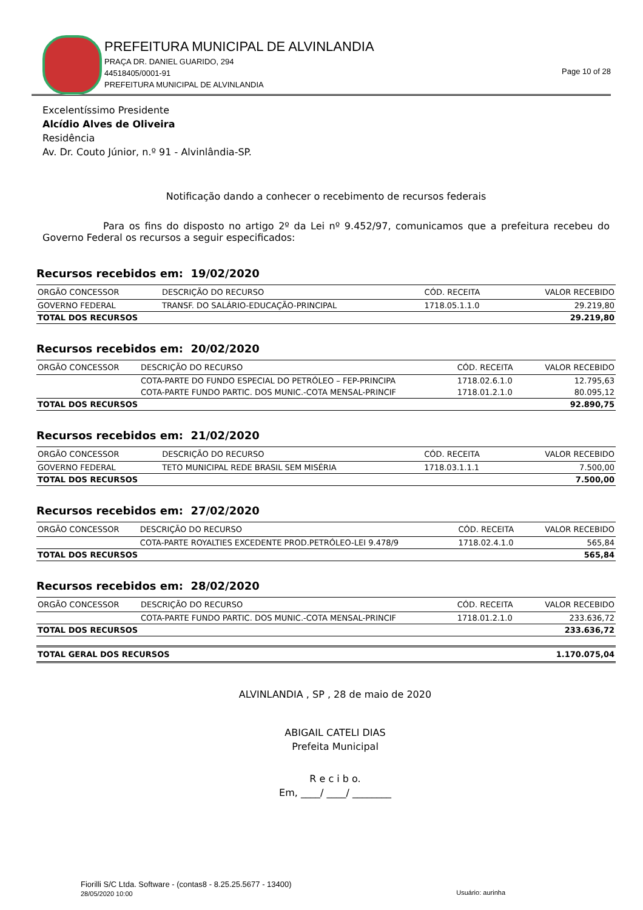PREFEITURA MUNICIPAL DE ALVINLANDIA
PRAÇA DR. DANIEL GUARIDO, 294
44518405/0001-91
PREFEITURA MUNICIPAL DE ALVINLANDIA
Page 10 of 28
Excelentíssimo Presidente
Alcídio Alves de Oliveira
Residência
Av. Dr. Couto Júnior, n.º 91 - Alvinlândia-SP.
Notificação dando a conhecer o recebimento de recursos federais
Para os fins do disposto no artigo 2º da Lei nº 9.452/97, comunicamos que a prefeitura recebeu do Governo Federal os recursos a seguir especificados:
Recursos recebidos em: 19/02/2020
| ORGÃO CONCESSOR | DESCRIÇÃO DO RECURSO | CÓD. RECEITA | VALOR RECEBIDO |
| --- | --- | --- | --- |
| GOVERNO FEDERAL | TRANSF. DO SALÁRIO-EDUCAÇÃO-PRINCIPAL | 1718.05.1.1.0 | 29.219,80 |
| TOTAL DOS RECURSOS | | | 29.219,80 |
Recursos recebidos em: 20/02/2020
| ORGÃO CONCESSOR | DESCRIÇÃO DO RECURSO | CÓD. RECEITA | VALOR RECEBIDO |
| --- | --- | --- | --- |
| | COTA-PARTE DO FUNDO ESPECIAL DO PETRÓLEO – FEP-PRINCIPA | 1718.02.6.1.0 | 12.795,63 |
| | COTA-PARTE FUNDO PARTIC. DOS MUNIC.-COTA MENSAL-PRINCIF | 1718.01.2.1.0 | 80.095,12 |
| TOTAL DOS RECURSOS | | | 92.890,75 |
Recursos recebidos em: 21/02/2020
| ORGÃO CONCESSOR | DESCRIÇÃO DO RECURSO | CÓD. RECEITA | VALOR RECEBIDO |
| --- | --- | --- | --- |
| GOVERNO FEDERAL | TETO MUNICIPAL REDE BRASIL SEM MISÉRIA | 1718.03.1.1.1 | 7.500,00 |
| TOTAL DOS RECURSOS | | | 7.500,00 |
Recursos recebidos em: 27/02/2020
| ORGÃO CONCESSOR | DESCRIÇÃO DO RECURSO | CÓD. RECEITA | VALOR RECEBIDO |
| --- | --- | --- | --- |
| | COTA-PARTE ROYALTIES EXCEDENTE PROD.PETRÓLEO-LEI 9.478/9 | 1718.02.4.1.0 | 565,84 |
| TOTAL DOS RECURSOS | | | 565,84 |
Recursos recebidos em: 28/02/2020
| ORGÃO CONCESSOR | DESCRIÇÃO DO RECURSO | CÓD. RECEITA | VALOR RECEBIDO |
| --- | --- | --- | --- |
| | COTA-PARTE FUNDO PARTIC. DOS MUNIC.-COTA MENSAL-PRINCIF | 1718.01.2.1.0 | 233.636,72 |
| TOTAL DOS RECURSOS | | | 233.636,72 |
| TOTAL GERAL DOS RECURSOS | 1.170.075,04 |
ALVINLANDIA , SP , 28 de maio de 2020
ABIGAIL CATELI DIAS
Prefeita Municipal
R e c i b o.
Em, ____/ ____/ ________
Fiorilli S/C Ltda. Software - (contas8 - 8.25.25.5677 - 13400)
28/05/2020 10:00 Usuário: aurinha